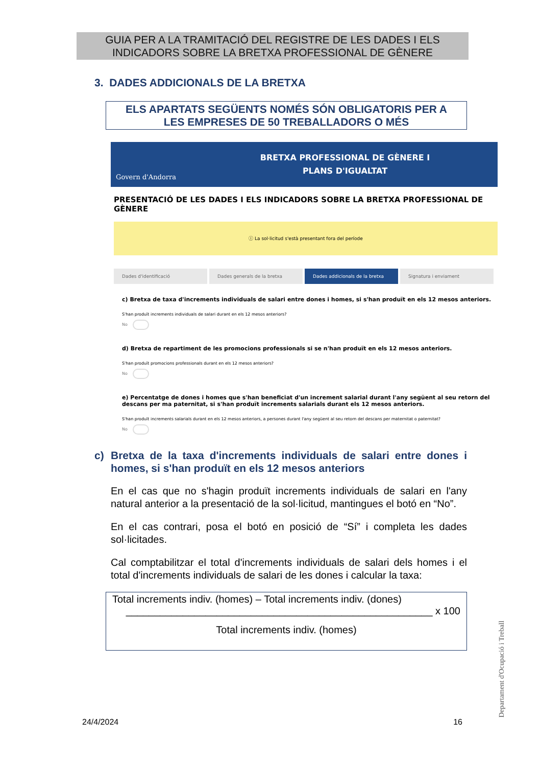GUIA PER A LA TRAMITACIÓ DEL REGISTRE DE LES DADES I ELS
INDICADORS SOBRE LA BRETXA PROFESSIONAL DE GÈNERE
3. DADES ADDICIONALS DE LA BRETXA
ELS APARTATS SEGÜENTS NOMÉS SÓN OBLIGATORIS PER A
LES EMPRESES DE 50 TREBALLADORS O MÉS
Govern d'Andorra
BRETXA PROFESSIONAL DE GÈNERE I
PLANS D'IGUALTAT
PRESENTACIÓ DE LES DADES I ELS INDICADORS SOBRE LA BRETXA PROFESSIONAL DE GÈNERE
ⓘ La sol·licitud s'està presentant fora del període
Dades d'identificació Dades generals de la bretxa Dades addicionals de la bretxa Signatura i enviament
c) Bretxa de taxa d'increments individuals de salari entre dones i homes, si s'han produït en els 12 mesos anteriors.
S'han produït increments individuals de salari durant en els 12 mesos anteriors?
No
d) Bretxa de repartiment de les promocions professionals si se n'han produït en els 12 mesos anteriors.
S'han produït promocions professionals durant en els 12 mesos anteriors?
No
e) Percentatge de dones i homes que s'han beneficiat d'un increment salarial durant l'any següent al seu retorn del descans per ma paternitat, si s'han produït increments salarials durant els 12 mesos anteriors.
S'han produït increments salarials durant en els 12 mesos anteriors, a persones durant l'any següent al seu retorn del descans per maternitat o paternitat?
No
c) Bretxa de la taxa d'increments individuals de salari entre dones i homes, si s'han produït en els 12 mesos anteriors
En el cas que no s'hagin produït increments individuals de salari en l'any natural anterior a la presentació de la sol·licitud, mantingues el botó en “No”.
En el cas contrari, posa el botó en posició de “Sí” i completa les dades sol·licitades.
Cal comptabilitzar el total d'increments individuals de salari dels homes i el total d'increments individuals de salari de les dones i calcular la taxa:
Total increments indiv. (homes) – Total increments indiv. (dones)
______________________________________________________ x 100
Total increments indiv. (homes)
24/4/2024 16 Departament d'Ocupació i Treball